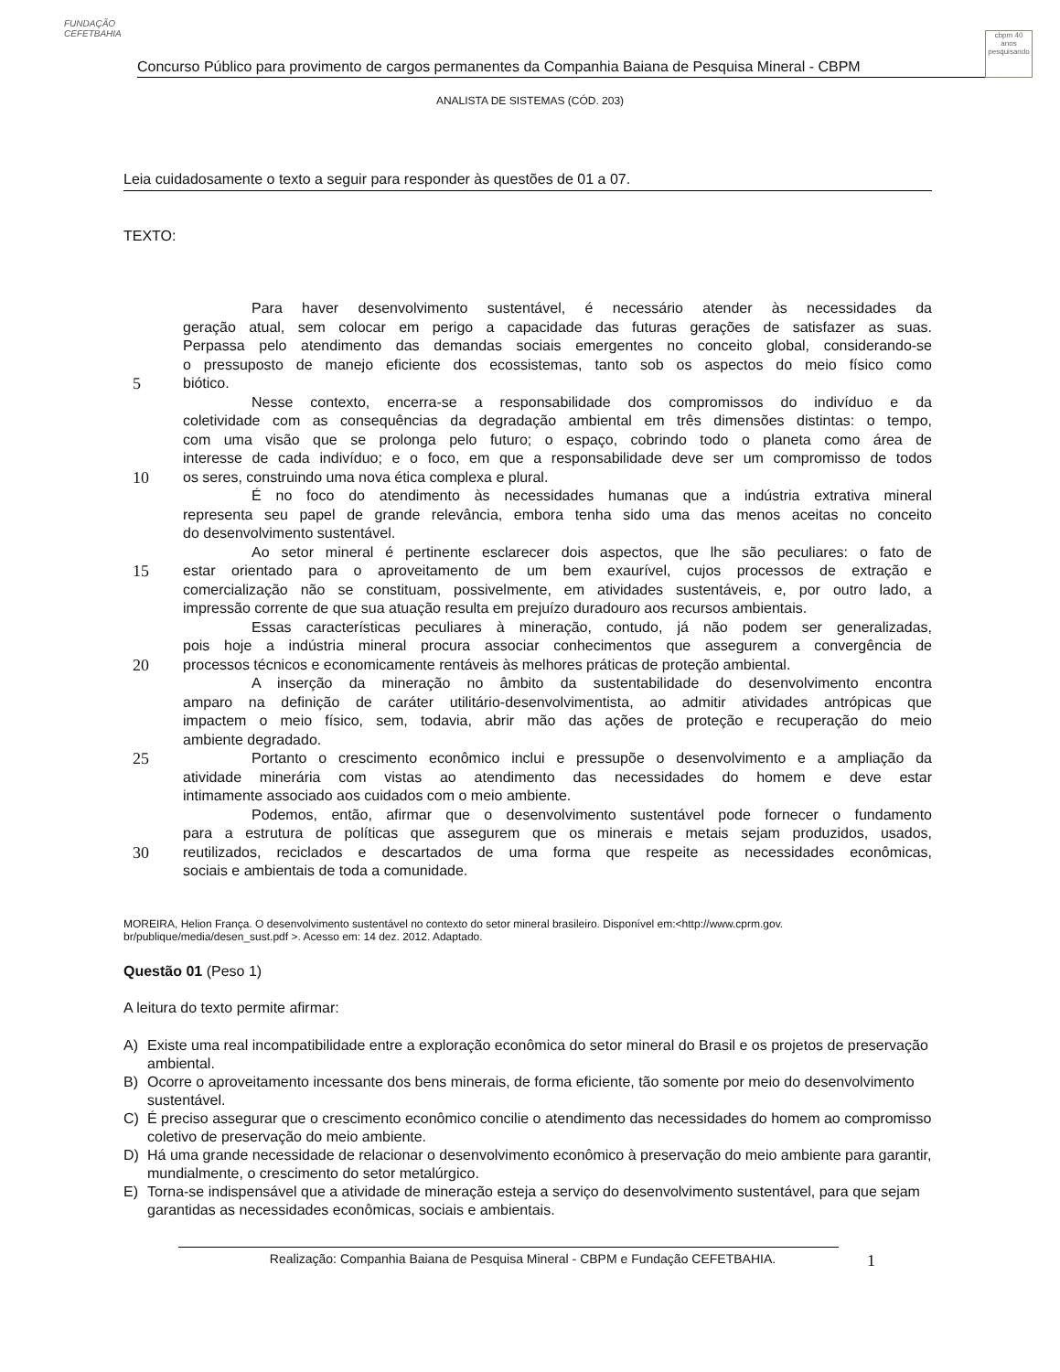FUNDAÇÃO CEFETBAHIA
Concurso Público para provimento de cargos permanentes da Companhia Baiana de Pesquisa Mineral - CBPM
cbpm 40 anos pesquisando
ANALISTA DE SISTEMAS (CÓD. 203)
Leia cuidadosamente o texto a seguir para responder às questões de 01 a 07.
TEXTO:
Para haver desenvolvimento sustentável, é necessário atender às necessidades da
geração atual, sem colocar em perigo a capacidade das futuras gerações de satisfazer as suas.
Perpassa pelo atendimento das demandas sociais emergentes no conceito global, considerando-se
o pressuposto de manejo eficiente dos ecossistemas, tanto sob os aspectos do meio físico como
5 biótico.
Nesse contexto, encerra-se a responsabilidade dos compromissos do indivíduo e da
coletividade com as consequências da degradação ambiental em três dimensões distintas: o tempo,
com uma visão que se prolonga pelo futuro; o espaço, cobrindo todo o planeta como área de
interesse de cada indivíduo; e o foco, em que a responsabilidade deve ser um compromisso de todos
10 os seres, construindo uma nova ética complexa e plural.
É no foco do atendimento às necessidades humanas que a indústria extrativa mineral
representa seu papel de grande relevância, embora tenha sido uma das menos aceitas no conceito
do desenvolvimento sustentável.
Ao setor mineral é pertinente esclarecer dois aspectos, que lhe são peculiares: o fato de
15 estar orientado para o aproveitamento de um bem exaurível, cujos processos de extração e
comercialização não se constituam, possivelmente, em atividades sustentáveis, e, por outro lado, a
impressão corrente de que sua atuação resulta em prejuízo duradouro aos recursos ambientais.
Essas características peculiares à mineração, contudo, já não podem ser generalizadas,
pois hoje a indústria mineral procura associar conhecimentos que assegurem a convergência de
20 processos técnicos e economicamente rentáveis às melhores práticas de proteção ambiental.
A inserção da mineração no âmbito da sustentabilidade do desenvolvimento encontra
amparo na definição de caráter utilitário-desenvolvimentista, ao admitir atividades antrópicas que
impactem o meio físico, sem, todavia, abrir mão das ações de proteção e recuperação do meio
ambiente degradado.
25 Portanto o crescimento econômico inclui e pressupõe o desenvolvimento e a ampliação da
atividade minerária com vistas ao atendimento das necessidades do homem e deve estar
intimamente associado aos cuidados com o meio ambiente.
Podemos, então, afirmar que o desenvolvimento sustentável pode fornecer o fundamento
para a estrutura de políticas que assegurem que os minerais e metais sejam produzidos, usados,
30 reutilizados, reciclados e descartados de uma forma que respeite as necessidades econômicas,
sociais e ambientais de toda a comunidade.
MOREIRA, Helion França. O desenvolvimento sustentável no contexto do setor mineral brasileiro. Disponível em:<http://www.cprm.gov.
br/publique/media/desen_sust.pdf >. Acesso em: 14 dez. 2012. Adaptado.
Questão 01 (Peso 1)
A leitura do texto permite afirmar:
A) Existe uma real incompatibilidade entre a exploração econômica do setor mineral do Brasil e os projetos de preservação ambiental.
B) Ocorre o aproveitamento incessante dos bens minerais, de forma eficiente, tão somente por meio do desenvolvimento sustentável.
C) É preciso assegurar que o crescimento econômico concilie o atendimento das necessidades do homem ao compromisso coletivo de preservação do meio ambiente.
D) Há uma grande necessidade de relacionar o desenvolvimento econômico à preservação do meio ambiente para garantir, mundialmente, o crescimento do setor metalúrgico.
E) Torna-se indispensável que a atividade de mineração esteja a serviço do desenvolvimento sustentável, para que sejam garantidas as necessidades econômicas, sociais e ambientais.
Realização: Companhia Baiana de Pesquisa Mineral - CBPM e Fundação CEFETBAHIA. 1